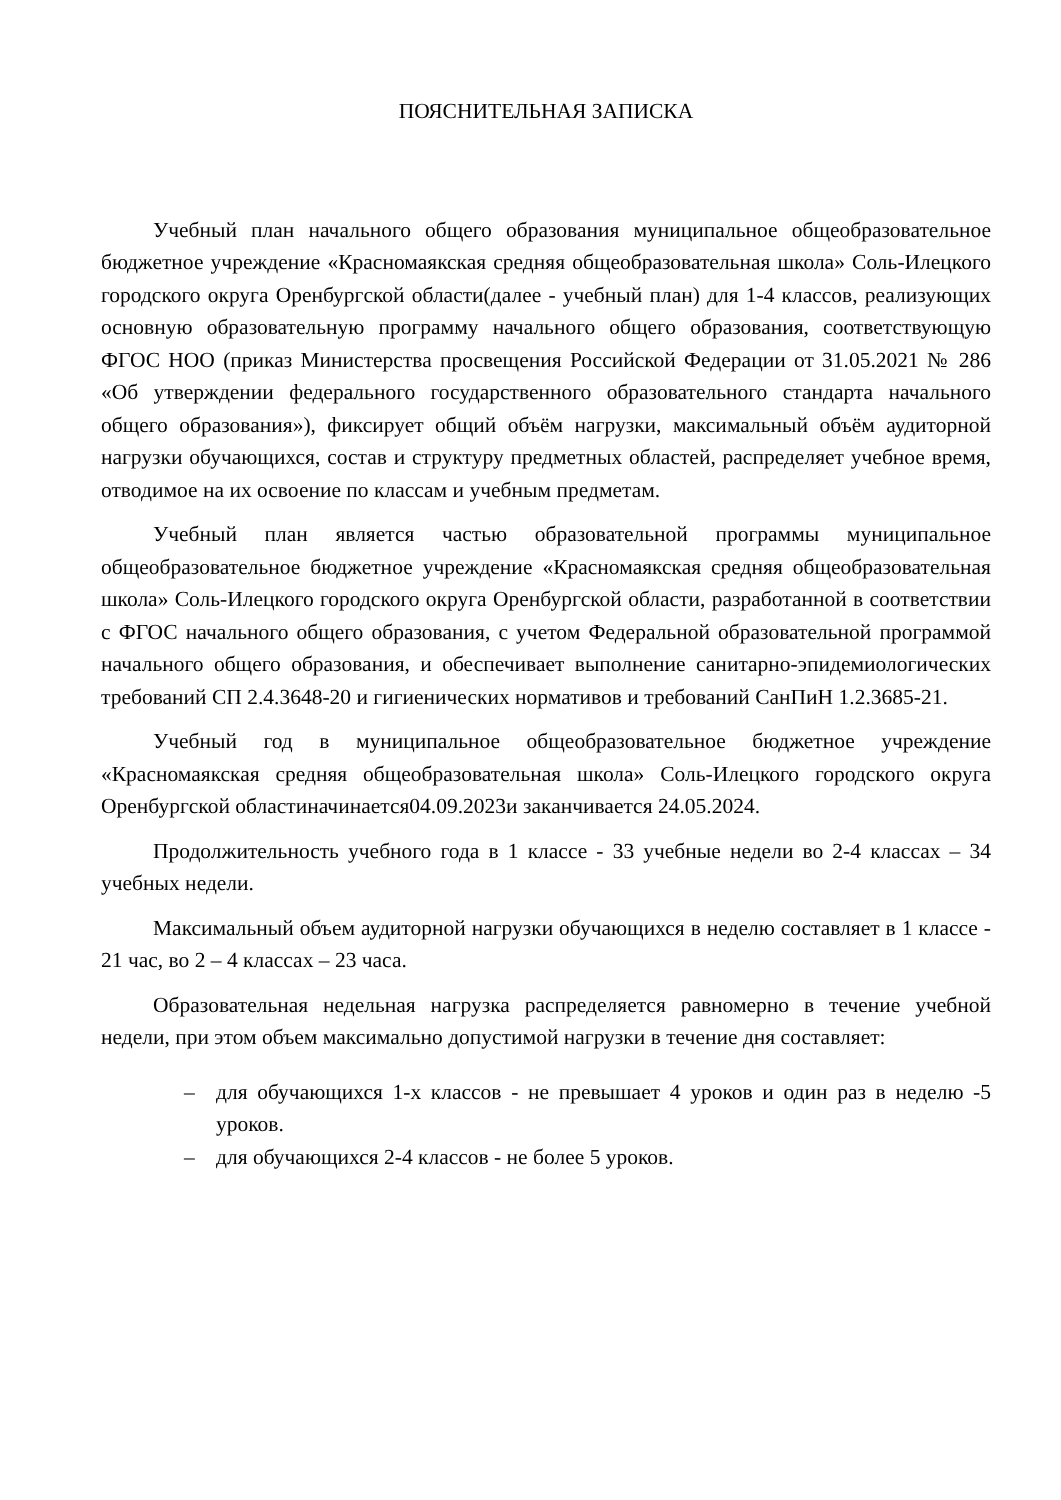ПОЯСНИТЕЛЬНАЯ ЗАПИСКА
Учебный план начального общего образования муниципальное общеобразовательное бюджетное учреждение «Красномаякская средняя общеобразовательная школа» Соль-Илецкого городского округа Оренбургской области(далее - учебный план) для 1-4 классов, реализующих основную образовательную программу начального общего образования, соответствующую ФГОС НОО (приказ Министерства просвещения Российской Федерации от 31.05.2021 № 286 «Об утверждении федерального государственного образовательного стандарта начального общего образования»), фиксирует общий объём нагрузки, максимальный объём аудиторной нагрузки обучающихся, состав и структуру предметных областей, распределяет учебное время, отводимое на их освоение по классам и учебным предметам.
Учебный план является частью образовательной программы муниципальное общеобразовательное бюджетное учреждение «Красномаякская средняя общеобразовательная школа» Соль-Илецкого городского округа Оренбургской области, разработанной в соответствии с ФГОС начального общего образования, с учетом Федеральной образовательной программой начального общего образования, и обеспечивает выполнение санитарно-эпидемиологических требований СП 2.4.3648-20 и гигиенических нормативов и требований СанПиН 1.2.3685-21.
Учебный год в муниципальное общеобразовательное бюджетное учреждение «Красномаякская средняя общеобразовательная школа» Соль-Илецкого городского округа Оренбургской областиначинается04.09.2023и заканчивается 24.05.2024.
Продолжительность учебного года в 1 классе - 33 учебные недели во 2-4 классах – 34 учебных недели.
Максимальный объем аудиторной нагрузки обучающихся в неделю составляет в 1 классе - 21 час, во 2 – 4 классах – 23 часа.
Образовательная недельная нагрузка распределяется равномерно в течение учебной недели, при этом объем максимально допустимой нагрузки в течение дня составляет:
– для обучающихся 1-х классов - не превышает 4 уроков и один раз в неделю -5 уроков.
– для обучающихся 2-4 классов - не более 5 уроков.